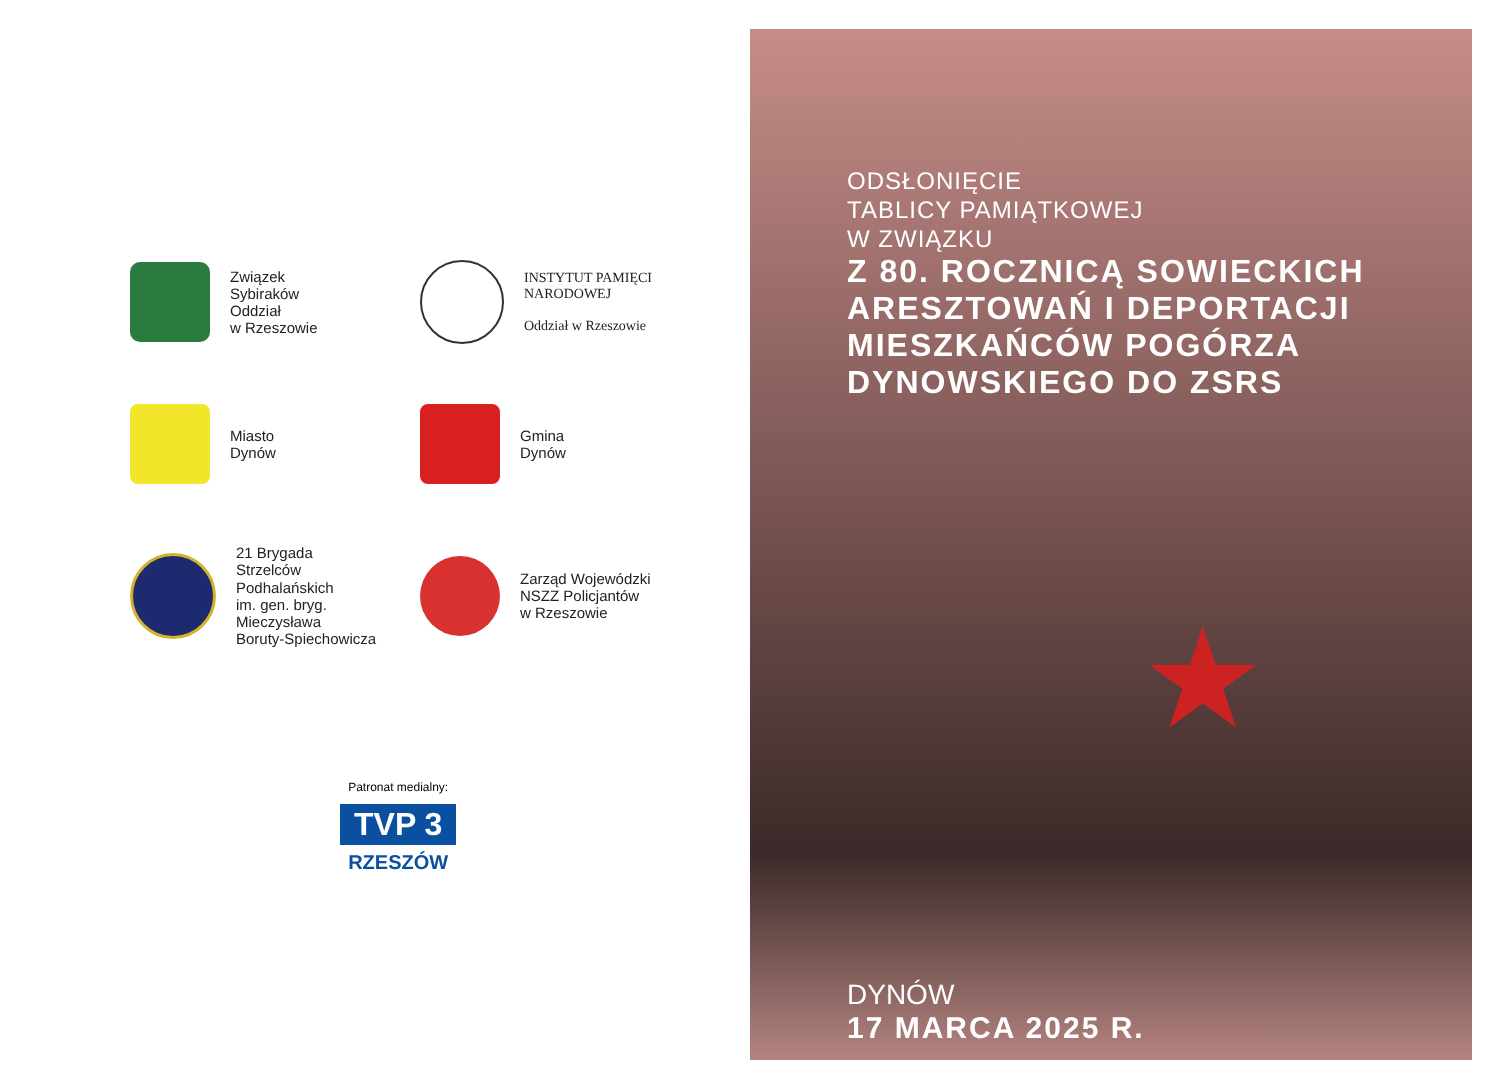Związek
Sybiraków
Oddział
w Rzeszowie
INSTYTUT PAMIĘCI
NARODOWEJ
Oddział w Rzeszowie
Miasto
Dynów
Gmina
Dynów
21 Brygada
Strzelców
Podhalańskich
im. gen. bryg.
Mieczysława
Boruty-Spiechowicza
Zarząd Wojewódzki
NSZZ Policjantów
w Rzeszowie
Patronat medialny:
TVP 3
RZESZÓW
ODSŁONIĘCIE
TABLICY PAMIĄTKOWEJ
W ZWIĄZKU
Z 80. ROCZNICĄ SOWIECKICH
ARESZTOWAŃ I DEPORTACJI
MIESZKAŃCÓW POGÓRZA
DYNOWSKIEGO DO ZSRS
★
DYNÓW
17 MARCA 2025 R.